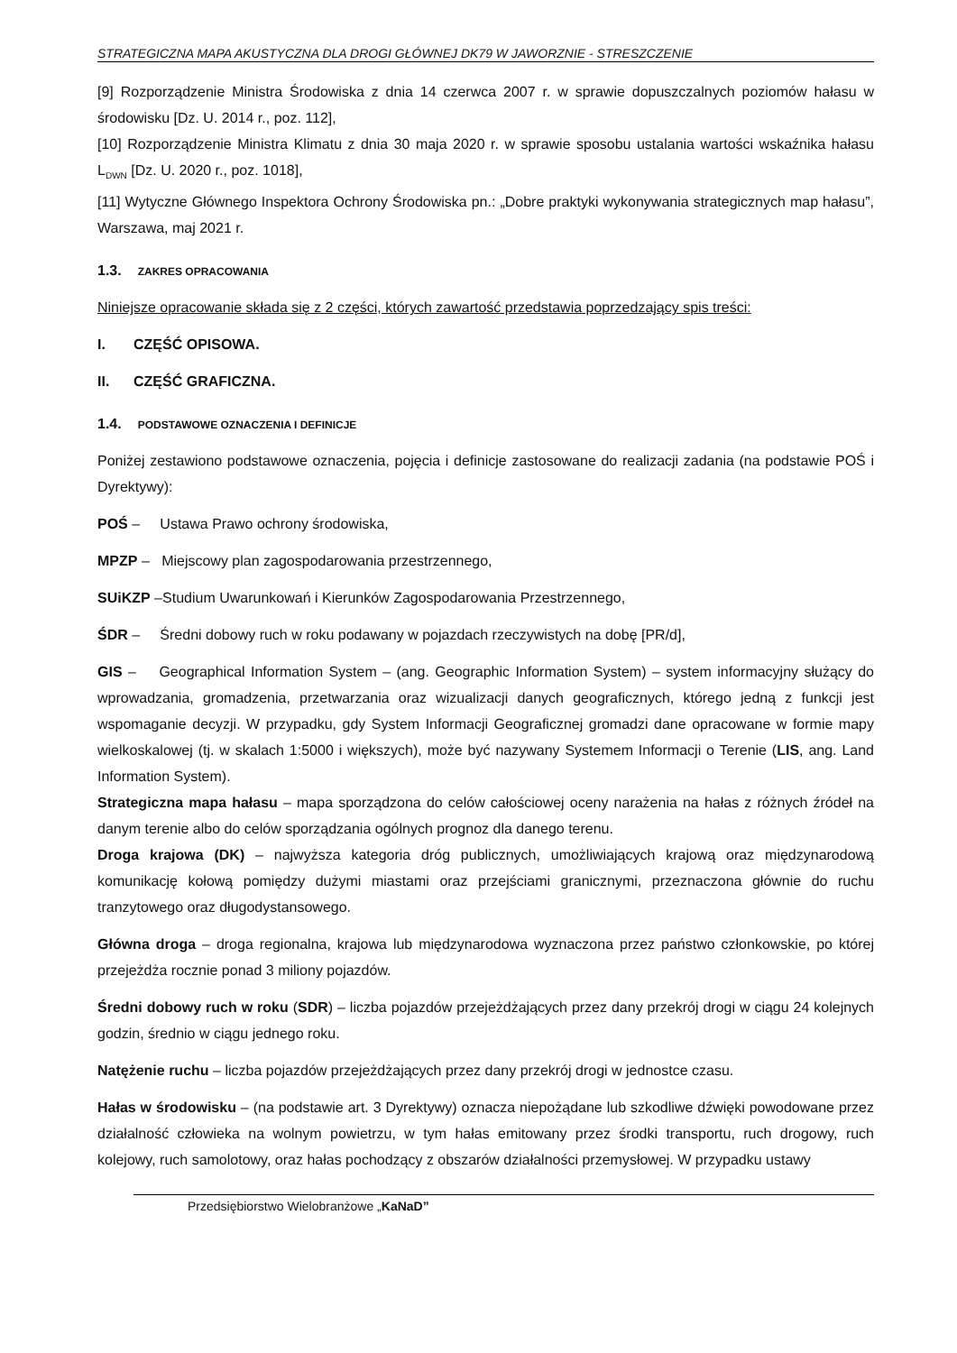STRATEGICZNA MAPA AKUSTYCZNA DLA DROGI GŁÓWNEJ DK79 W JAWORZNIE - STRESZCZENIE
[9] Rozporządzenie Ministra Środowiska z dnia 14 czerwca 2007 r. w sprawie dopuszczalnych poziomów hałasu w środowisku [Dz. U. 2014 r., poz. 112],
[10] Rozporządzenie Ministra Klimatu z dnia 30 maja 2020 r. w sprawie sposobu ustalania wartości wskaźnika hałasu L<sub>DWN</sub> [Dz. U. 2020 r., poz. 1018],
[11] Wytyczne Głównego Inspektora Ochrony Środowiska pn.: „Dobre praktyki wykonywania strategicznych map hałasu”, Warszawa, maj 2021 r.
1.3. ZAKRES OPRACOWANIA
Niniejsze opracowanie składa się z 2 części, których zawartość przedstawia poprzedzający spis treści:
I. CZĘŚĆ OPISOWA.
II. CZĘŚĆ GRAFICZNA.
1.4. PODSTAWOWE OZNACZENIA I DEFINICJE
Poniżej zestawiono podstawowe oznaczenia, pojęcia i definicje zastosowane do realizacji zadania (na podstawie POŚ i Dyrektywy):
POŚ – Ustawa Prawo ochrony środowiska,
MPZP – Miejscowy plan zagospodarowania przestrzennego,
SUiKZP –Studium Uwarunkowań i Kierunków Zagospodarowania Przestrzennego,
ŚDR – Średni dobowy ruch w roku podawany w pojazdach rzeczywistych na dobę [PR/d],
GIS – Geographical Information System – (ang. Geographic Information System) – system informacyjny służący do wprowadzania, gromadzenia, przetwarzania oraz wizualizacji danych geograficznych, którego jedną z funkcji jest wspomaganie decyzji. W przypadku, gdy System Informacji Geograficznej gromadzi dane opracowane w formie mapy wielkoskalowej (tj. w skalach 1:5000 i większych), może być nazywany Systemem Informacji o Terenie (LIS, ang. Land Information System).
Strategiczna mapa hałasu – mapa sporządzona do celów całościowej oceny narażenia na hałas z różnych źródeł na danym terenie albo do celów sporządzania ogólnych prognoz dla danego terenu.
Droga krajowa (DK) – najwyższa kategoria dróg publicznych, umożliwiających krajową oraz międzynarodową komunikację kołową pomiędzy dużymi miastami oraz przejściami granicznymi, przeznaczona głównie do ruchu tranzytowego oraz długodystansowego.
Główna droga – droga regionalna, krajowa lub międzynarodowa wyznaczona przez państwo członkowskie, po której przejeżdża rocznie ponad 3 miliony pojazdów.
Średni dobowy ruch w roku (SDR) – liczba pojazdów przejeżdżających przez dany przekrój drogi w ciągu 24 kolejnych godzin, średnio w ciągu jednego roku.
Natężenie ruchu – liczba pojazdów przejeżdżających przez dany przekrój drogi w jednostce czasu.
Hałas w środowisku – (na podstawie art. 3 Dyrektywy) oznacza niepożądane lub szkodliwe dźwięki powodowane przez działalność człowieka na wolnym powietrzu, w tym hałas emitowany przez środki transportu, ruch drogowy, ruch kolejowy, ruch samolotowy, oraz hałas pochodzący z obszarów działalności przemysłowej. W przypadku ustawy
Przedsiębiorstwo Wielobranżowe „KaNaD”